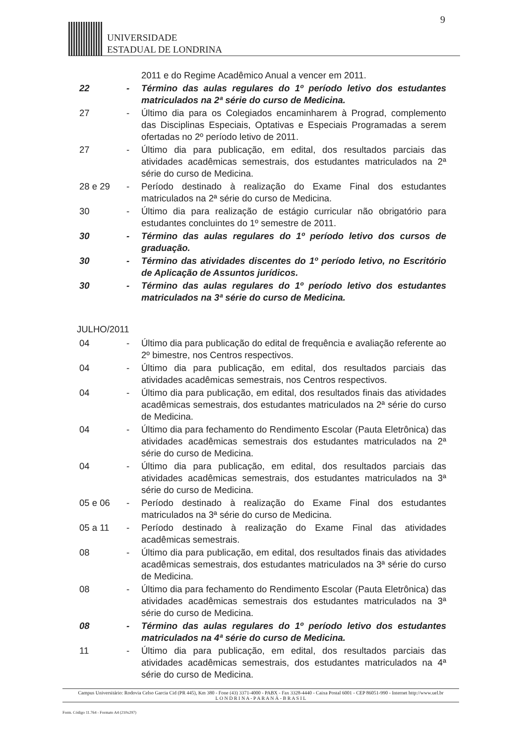9
UNIVERSIDADE
ESTADUAL DE LONDRINA
2011 e do Regime Acadêmico Anual a vencer em 2011.
22 - Término das aulas regulares do 1º período letivo dos estudantes matriculados na 2ª série do curso de Medicina.
27 - Último dia para os Colegiados encaminharem à Prograd, complemento das Disciplinas Especiais, Optativas e Especiais Programadas a serem ofertadas no 2º período letivo de 2011.
27 - Último dia para publicação, em edital, dos resultados parciais das atividades acadêmicas semestrais, dos estudantes matriculados na 2ª série do curso de Medicina.
28 e 29 - Período destinado à realização do Exame Final dos estudantes matriculados na 2ª série do curso de Medicina.
30 - Último dia para realização de estágio curricular não obrigatório para estudantes concluintes do 1º semestre de 2011.
30 - Término das aulas regulares do 1º período letivo dos cursos de graduação.
30 - Término das atividades discentes do 1º período letivo, no Escritório de Aplicação de Assuntos jurídicos.
30 - Término das aulas regulares do 1º período letivo dos estudantes matriculados na 3ª série do curso de Medicina.
JULHO/2011
04 - Último dia para publicação do edital de frequência e avaliação referente ao 2º bimestre, nos Centros respectivos.
04 - Último dia para publicação, em edital, dos resultados parciais das atividades acadêmicas semestrais, nos Centros respectivos.
04 - Último dia para publicação, em edital, dos resultados finais das atividades acadêmicas semestrais, dos estudantes matriculados na 2ª série do curso de Medicina.
04 - Último dia para fechamento do Rendimento Escolar (Pauta Eletrônica) das atividades acadêmicas semestrais dos estudantes matriculados na 2ª série do curso de Medicina.
04 - Último dia para publicação, em edital, dos resultados parciais das atividades acadêmicas semestrais, dos estudantes matriculados na 3ª série do curso de Medicina.
05 e 06 - Período destinado à realização do Exame Final dos estudantes matriculados na 3ª série do curso de Medicina.
05 a 11 - Período destinado à realização do Exame Final das atividades acadêmicas semestrais.
08 - Último dia para publicação, em edital, dos resultados finais das atividades acadêmicas semestrais, dos estudantes matriculados na 3ª série do curso de Medicina.
08 - Último dia para fechamento do Rendimento Escolar (Pauta Eletrônica) das atividades acadêmicas semestrais dos estudantes matriculados na 3ª série do curso de Medicina.
08 - Término das aulas regulares do 1º período letivo dos estudantes matriculados na 4ª série do curso de Medicina.
11 - Último dia para publicação, em edital, dos resultados parciais das atividades acadêmicas semestrais, dos estudantes matriculados na 4ª série do curso de Medicina.
Campus Universitário: Rodovia Celso Garcia Cid (PR 445), Km 380 - Fone (43) 3371-4000 - PABX - Fax 3328-4440 - Caixa Postal 6001 - CEP 86051-990 - Internet http://www.uel.br
L O N D R I N A - P A R A N Á - B R A S I L
Form. Código 11.764 - Formato A4 (210x297)